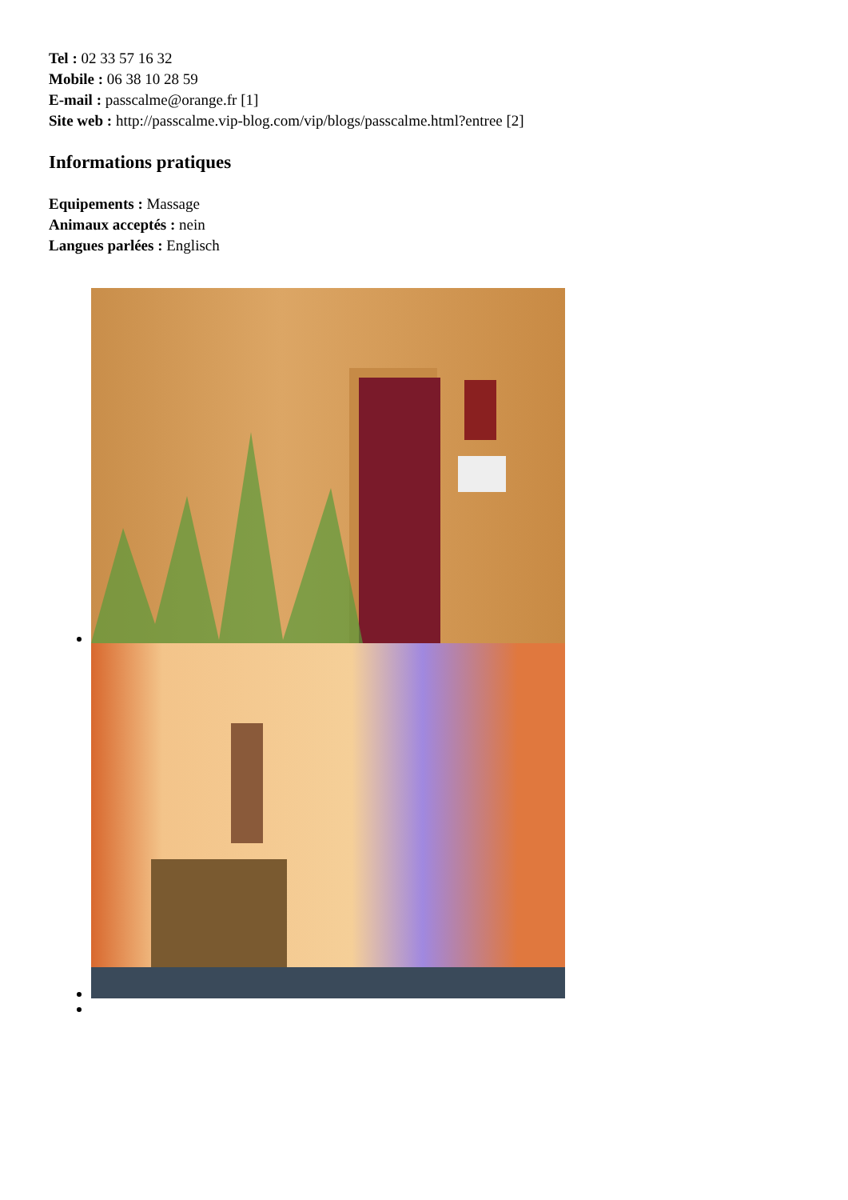Tel : 02 33 57 16 32
Mobile : 06 38 10 28 59
E-mail : passcalme@orange.fr [1]
Site web : http://passcalme.vip-blog.com/vip/blogs/passcalme.html?entree [2]
Informations pratiques
Equipements : Massage
Animaux acceptés : nein
Langues parlées : Englisch